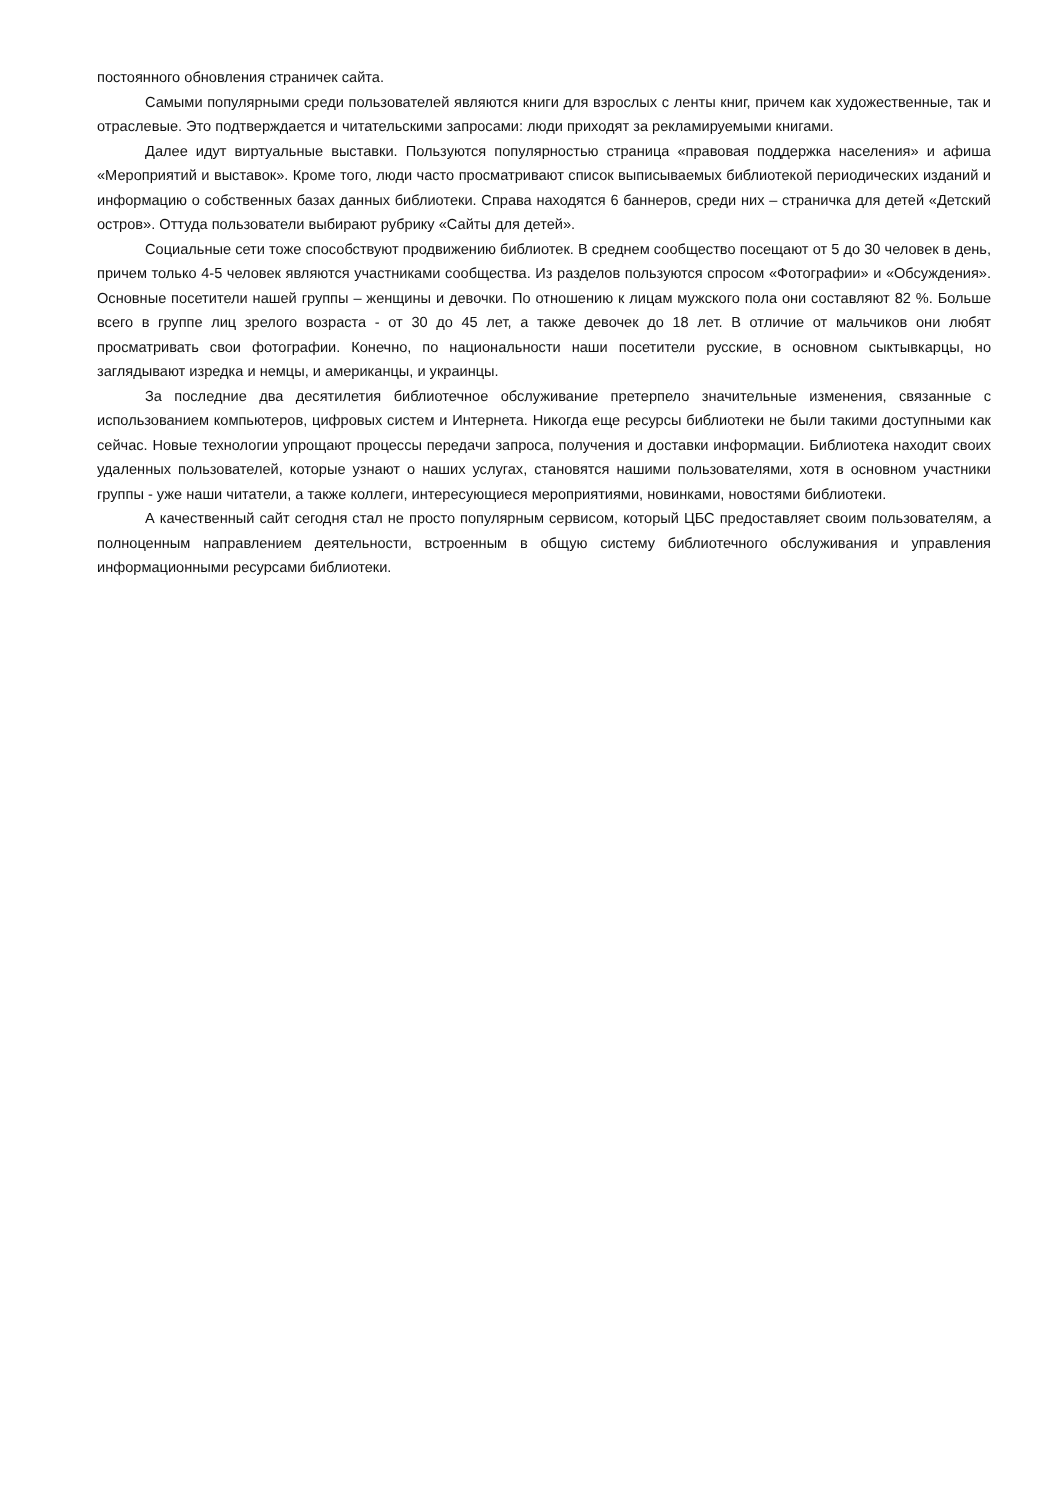постоянного обновления страничек сайта.
Самыми популярными среди пользователей являются книги для взрослых с ленты книг, причем как художественные, так и отраслевые. Это подтверждается и читательскими запросами: люди приходят за рекламируемыми книгами.
Далее идут виртуальные выставки. Пользуются популярностью страница «правовая поддержка населения» и афиша «Мероприятий и выставок». Кроме того, люди часто просматривают список выписываемых библиотекой периодических изданий и информацию о собственных базах данных библиотеки. Справа находятся 6 баннеров, среди них – страничка для детей «Детский остров». Оттуда пользователи выбирают рубрику «Сайты для детей».
Социальные сети тоже способствуют продвижению библиотек. В среднем сообщество посещают от 5 до 30 человек в день, причем только 4-5 человек являются участниками сообщества. Из разделов пользуются спросом «Фотографии» и «Обсуждения». Основные посетители нашей группы – женщины и девочки. По отношению к лицам мужского пола они составляют 82 %. Больше всего в группе лиц зрелого возраста - от 30 до 45 лет, а также девочек до 18 лет. В отличие от мальчиков они любят просматривать свои фотографии. Конечно, по национальности наши посетители русские, в основном сыктывкарцы, но заглядывают изредка и немцы, и американцы, и украинцы.
За последние два десятилетия библиотечное обслуживание претерпело значительные изменения, связанные с использованием компьютеров, цифровых систем и Интернета. Никогда еще ресурсы библиотеки не были такими доступными как сейчас. Новые технологии упрощают процессы передачи запроса, получения и доставки информации. Библиотека находит своих удаленных пользователей, которые узнают о наших услугах, становятся нашими пользователями, хотя в основном участники группы - уже наши читатели, а также коллеги, интересующиеся мероприятиями, новинками, новостями библиотеки.
А качественный сайт сегодня стал не просто популярным сервисом, который ЦБС предоставляет своим пользователям, а полноценным направлением деятельности, встроенным в общую систему библиотечного обслуживания и управления информационными ресурсами библиотеки.